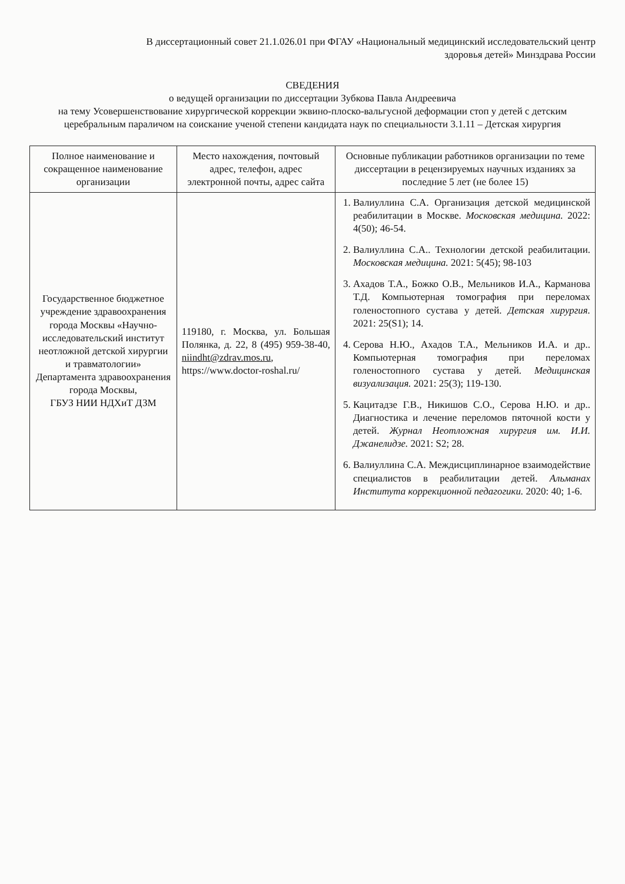В диссертационный совет 21.1.026.01 при ФГАУ «Национальный медицинский исследовательский центр
здоровья детей» Минздрава России
СВЕДЕНИЯ
о ведущей организации по диссертации Зубкова Павла Андреевича
на тему Усовершенствование хирургической коррекции эквино-плоско-вальгусной деформации стоп у детей с детским церебральным параличом на соискание ученой степени кандидата наук по специальности 3.1.11 – Детская хирургия
| Полное наименование и сокращенное наименование организации | Место нахождения, почтовый адрес, телефон, адрес электронной почты, адрес сайта | Основные публикации работников организации по теме диссертации в рецензируемых научных изданиях за последние 5 лет (не более 15) |
| --- | --- | --- |
| Государственное бюджетное учреждение здравоохранения города Москвы «Научно-исследовательский институт неотложной детской хирургии и травматологии» Департамента здравоохранения города Москвы, ГБУЗ НИИ НДХиТ ДЗМ | 119180, г. Москва, ул. Большая Полянка, д. 22, 8 (495) 959-38-40, niindht@zdrav.mos.ru , https://www.doctor-roshal.ru/ | 1. Валиуллина С.А. Организация детской медицинской реабилитации в Москве. Московская медицина. 2022: 4(50); 46-54. 2. Валиуллина С.А.. Технологии детской реабилитации. Московская медицина. 2021: 5(45); 98-103 3. Ахадов Т.А., Божко О.В., Мельников И.А., Карманова Т.Д. Компьютерная томография при переломах голеностопного сустава у детей. Детская хирургия. 2021: 25(S1); 14. 4. Серова Н.Ю., Ахадов Т.А., Мельников И.А. и др.. Компьютерная томография при переломах голеностопного сустава у детей. Медицинская визуализация. 2021: 25(3); 119-130. 5. Кацитадзе Г.В., Никишов С.О., Серова Н.Ю. и др.. Диагностика и лечение переломов пяточной кости у детей. Журнал Неотложная хирургия им. И.И. Джанелидзе. 2021: S2; 28. 6. Валиуллина С.А. Междисциплинарное взаимодействие специалистов в реабилитации детей. Альманах Института коррекционной педагогики. 2020: 40; 1-6. |